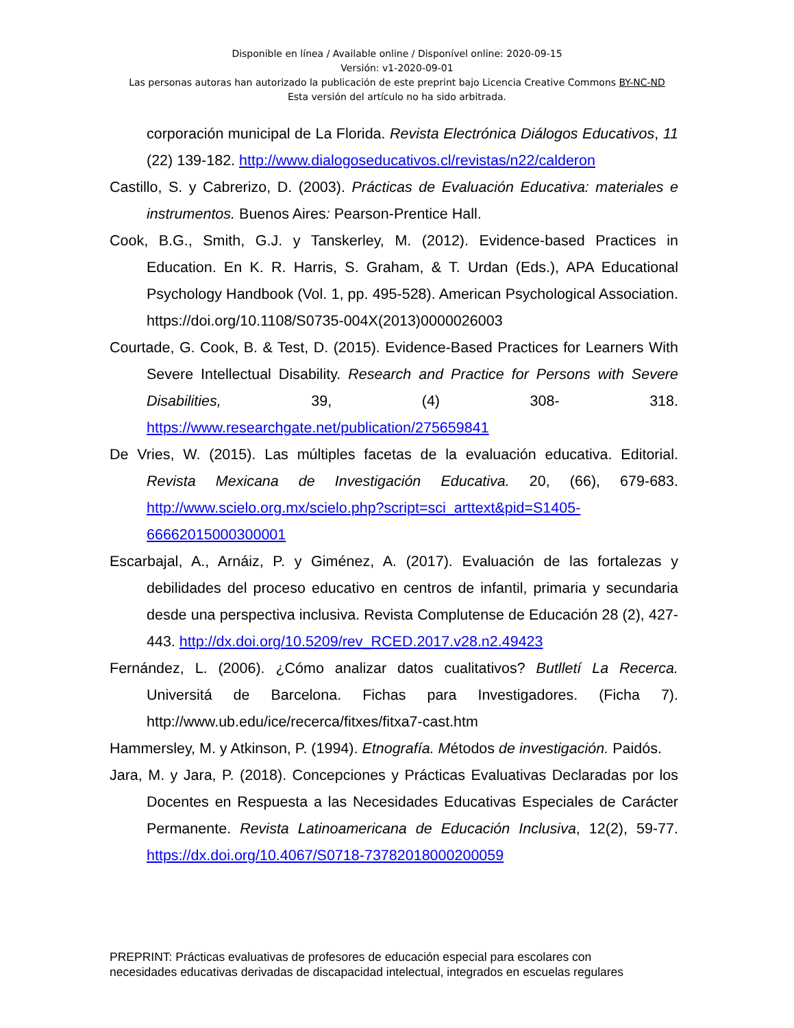Disponible en línea / Available online / Disponível online: 2020-09-15
Versión: v1-2020-09-01
Las personas autoras han autorizado la publicación de este preprint bajo Licencia Creative Commons BY-NC-ND
Esta versión del artículo no ha sido arbitrada.
corporación municipal de La Florida. Revista Electrónica Diálogos Educativos, 11 (22) 139-182. http://www.dialogoseducativos.cl/revistas/n22/calderon
Castillo, S. y Cabrerizo, D. (2003). Prácticas de Evaluación Educativa: materiales e instrumentos. Buenos Aires: Pearson-Prentice Hall.
Cook, B.G., Smith, G.J. y Tanskerley, M. (2012). Evidence-based Practices in Education. En K. R. Harris, S. Graham, & T. Urdan (Eds.), APA Educational Psychology Handbook (Vol. 1, pp. 495-528). American Psychological Association. https://doi.org/10.1108/S0735-004X(2013)0000026003
Courtade, G. Cook, B. & Test, D. (2015). Evidence-Based Practices for Learners With Severe Intellectual Disability. Research and Practice for Persons with Severe Disabilities, 39, (4) 308- 318. https://www.researchgate.net/publication/275659841
De Vries, W. (2015). Las múltiples facetas de la evaluación educativa. Editorial. Revista Mexicana de Investigación Educativa. 20, (66), 679-683. http://www.scielo.org.mx/scielo.php?script=sci_arttext&pid=S1405-66662015000300001
Escarbajal, A., Arnáiz, P. y Giménez, A. (2017). Evaluación de las fortalezas y debilidades del proceso educativo en centros de infantil, primaria y secundaria desde una perspectiva inclusiva. Revista Complutense de Educación 28 (2), 427-443. http://dx.doi.org/10.5209/rev_RCED.2017.v28.n2.49423
Fernández, L. (2006). ¿Cómo analizar datos cualitativos? Butlletí La Recerca. Universitá de Barcelona. Fichas para Investigadores. (Ficha 7). http://www.ub.edu/ice/recerca/fitxes/fitxa7-cast.htm
Hammersley, M. y Atkinson, P. (1994). Etnografía. Métodos de investigación. Paidós.
Jara, M. y Jara, P. (2018). Concepciones y Prácticas Evaluativas Declaradas por los Docentes en Respuesta a las Necesidades Educativas Especiales de Carácter Permanente. Revista Latinoamericana de Educación Inclusiva, 12(2), 59-77. https://dx.doi.org/10.4067/S0718-73782018000200059
PREPRINT: Prácticas evaluativas de profesores de educación especial para escolares con
necesidades educativas derivadas de discapacidad intelectual, integrados en escuelas regulares